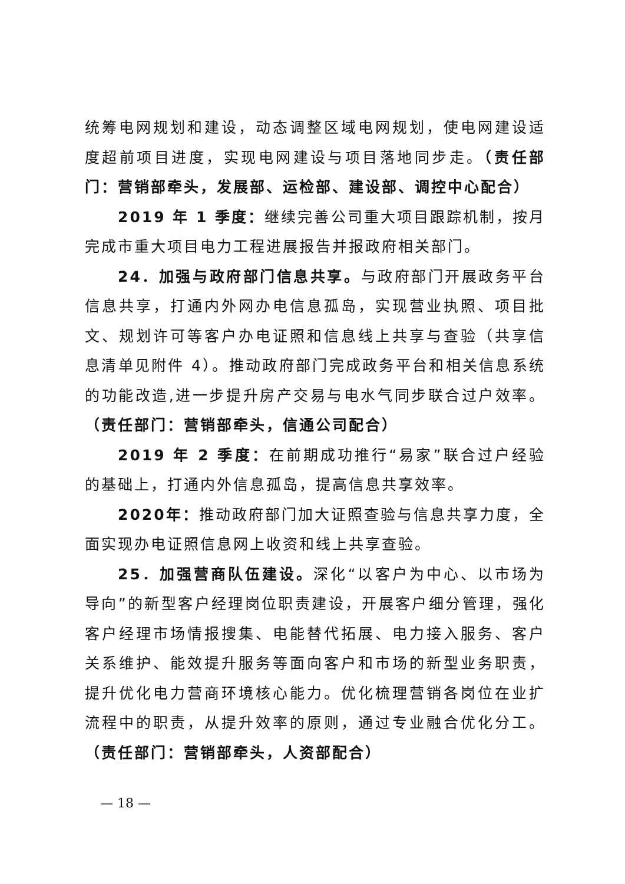统筹电网规划和建设，动态调整区域电网规划，使电网建设适度超前项目进度，实现电网建设与项目落地同步走。（责任部门：营销部牵头，发展部、运检部、建设部、调控中心配合）
2019 年 1 季度：继续完善公司重大项目跟踪机制，按月完成市重大项目电力工程进展报告并报政府相关部门。
24．加强与政府部门信息共享。与政府部门开展政务平台信息共享，打通内外网办电信息孤岛，实现营业执照、项目批文、规划许可等客户办电证照和信息线上共享与查验（共享信息清单见附件 4）。推动政府部门完成政务平台和相关信息系统的功能改造,进一步提升房产交易与电水气同步联合过户效率。（责任部门：营销部牵头，信通公司配合）
2019 年 2 季度：在前期成功推行“易家”联合过户经验的基础上，打通内外信息孤岛，提高信息共享效率。
2020年：推动政府部门加大证照查验与信息共享力度，全面实现办电证照信息网上收资和线上共享查验。
25．加强营商队伍建设。深化“以客户为中心、以市场为导向”的新型客户经理岗位职责建设，开展客户细分管理，强化客户经理市场情报搜集、电能替代拓展、电力接入服务、客户关系维护、能效提升服务等面向客户和市场的新型业务职责，提升优化电力营商环境核心能力。优化梳理营销各岗位在业扩流程中的职责，从提升效率的原则，通过专业融合优化分工。（责任部门：营销部牵头，人资部配合）
— 18 —